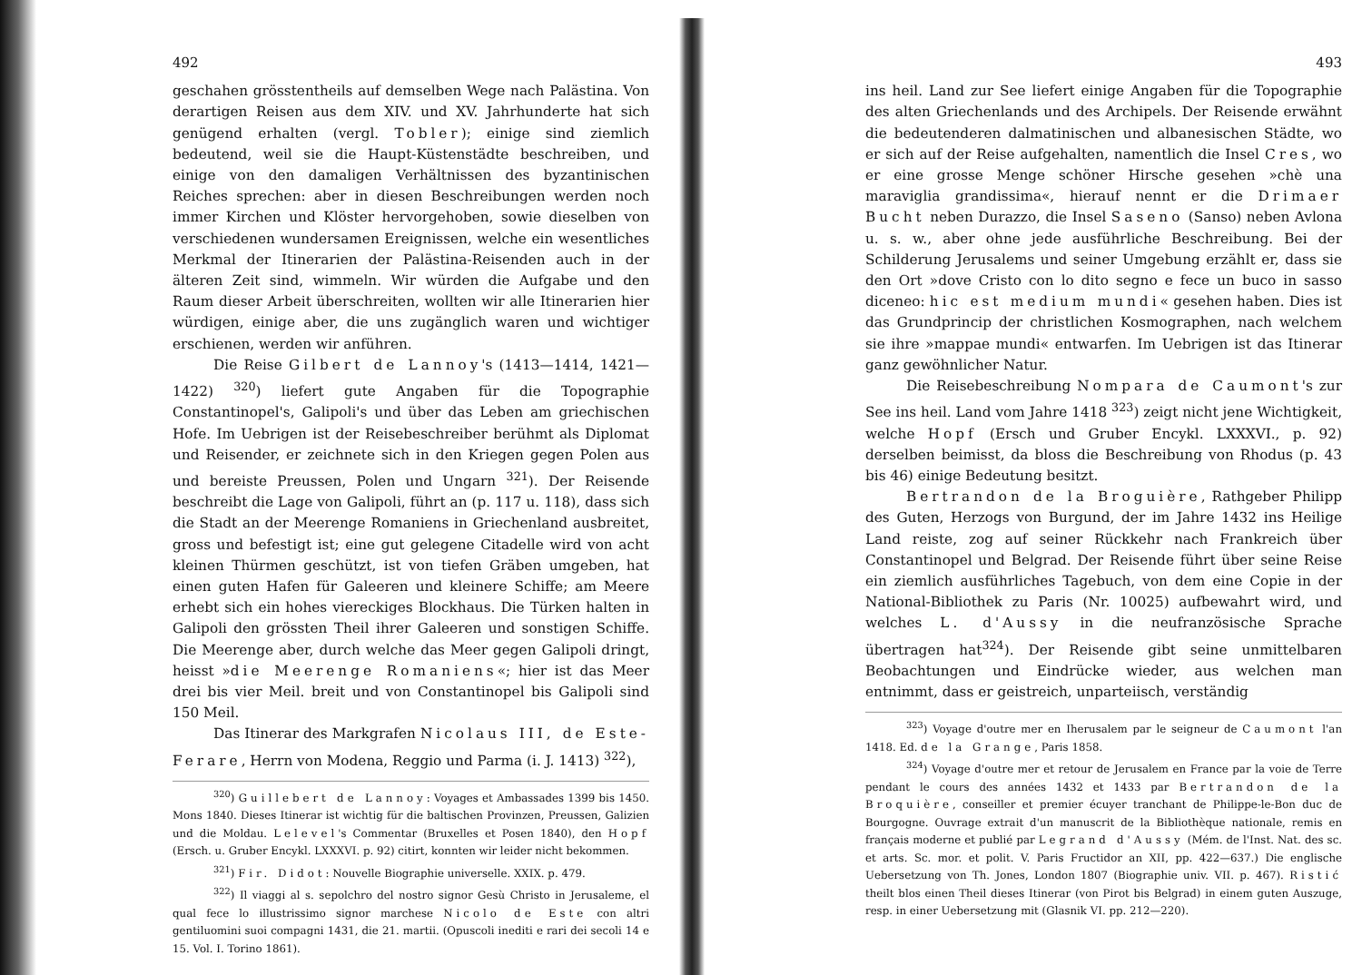492
geschahen grösstentheils auf demselben Wege nach Palästina. Von derartigen Reisen aus dem XIV. und XV. Jahrhunderte hat sich genügend erhalten (vergl. Tobler); einige sind ziemlich bedeutend, weil sie die Haupt-Küstenstädte beschreiben, und einige von den damaligen Verhältnissen des byzantinischen Reiches sprechen: aber in diesen Beschreibungen werden noch immer Kirchen und Klöster hervorgehoben, sowie dieselben von verschiedenen wundersamen Ereignissen, welche ein wesentliches Merkmal der Itinerarien der Palästina-Reisenden auch in der älteren Zeit sind, wimmeln. Wir würden die Aufgabe und den Raum dieser Arbeit überschreiten, wollten wir alle Itinerarien hier würdigen, einige aber, die uns zugänglich waren und wichtiger erschienen, werden wir anführen.
Die Reise Gilbert de Lannoy's (1413—1414, 1421—1422) <sup>320</sup>) liefert gute Angaben für die Topographie Constantinopel's, Galipoli's und über das Leben am griechischen Hofe. Im Uebrigen ist der Reisebeschreiber berühmt als Diplomat und Reisender, er zeichnete sich in den Kriegen gegen Polen aus und bereiste Preussen, Polen und Ungarn <sup>321</sup>). Der Reisende beschreibt die Lage von Galipoli, führt an (p. 117 u. 118), dass sich die Stadt an der Meerenge Romaniens in Griechenland ausbreitet, gross und befestigt ist; eine gut gelegene Citadelle wird von acht kleinen Thürmen geschützt, ist von tiefen Gräben umgeben, hat einen guten Hafen für Galeeren und kleinere Schiffe; am Meere erhebt sich ein hohes viereckiges Blockhaus. Die Türken halten in Galipoli den grössten Theil ihrer Galeeren und sonstigen Schiffe. Die Meerenge aber, durch welche das Meer gegen Galipoli dringt, heisst »die Meerenge Romaniens«; hier ist das Meer drei bis vier Meil. breit und von Constantinopel bis Galipoli sind 150 Meil.
Das Itinerar des Markgrafen Nicolaus III, de Este-Ferare, Herrn von Modena, Reggio und Parma (i. J. 1413) <sup>322</sup>),
<sup>320</sup>) Guillebert de Lannoy: Voyages et Ambassades 1399 bis 1450. Mons 1840. Dieses Itinerar ist wichtig für die baltischen Provinzen, Preussen, Galizien und die Moldau. Lelevel's Commentar (Bruxelles et Posen 1840), den Hopf (Ersch. u. Gruber Encykl. LXXXVI. p. 92) citirt, konnten wir leider nicht bekommen.
<sup>321</sup>) Fir. Didot: Nouvelle Biographie universelle. XXIX. p. 479.
<sup>322</sup>) Il viaggi al s. sepolchro del nostro signor Gesù Christo in Jerusaleme, el qual fece lo illustrissimo signor marchese Nicolo de Este con altri gentiluomini suoi compagni 1431, die 21. martii. (Opuscoli inediti e rari dei secoli 14 e 15. Vol. I. Torino 1861).
493
ins heil. Land zur See liefert einige Angaben für die Topographie des alten Griechenlands und des Archipels. Der Reisende erwähnt die bedeutenderen dalmatinischen und albanesischen Städte, wo er sich auf der Reise aufgehalten, namentlich die Insel Cres, wo er eine grosse Menge schöner Hirsche gesehen »chè una maraviglia grandissima«, hierauf nennt er die Drimaer Bucht neben Durazzo, die Insel Saseno (Sanso) neben Avlona u. s. w., aber ohne jede ausführliche Beschreibung. Bei der Schilderung Jerusalems und seiner Umgebung erzählt er, dass sie den Ort »dove Cristo con lo dito segno e fece un buco in sasso diceneo: hic est medium mundi« gesehen haben. Dies ist das Grundprincip der christlichen Kosmographen, nach welchem sie ihre »mappae mundi« entwarfen. Im Uebrigen ist das Itinerar ganz gewöhnlicher Natur.
Die Reisebeschreibung Nompara de Caumont's zur See ins heil. Land vom Jahre 1418 <sup>323</sup>) zeigt nicht jene Wichtigkeit, welche Hopf (Ersch und Gruber Encykl. LXXXVI., p. 92) derselben beimisst, da bloss die Beschreibung von Rhodus (p. 43 bis 46) einige Bedeutung besitzt.
Bertrandon de la Broguière, Rathgeber Philipp des Guten, Herzogs von Burgund, der im Jahre 1432 ins Heilige Land reiste, zog auf seiner Rückkehr nach Frankreich über Constantinopel und Belgrad. Der Reisende führt über seine Reise ein ziemlich ausführliches Tagebuch, von dem eine Copie in der National-Bibliothek zu Paris (Nr. 10025) aufbewahrt wird, und welches L. d'Aussy in die neufranzösische Sprache übertragen hat<sup>324</sup>). Der Reisende gibt seine unmittelbaren Beobachtungen und Eindrücke wieder, aus welchen man entnimmt, dass er geistreich, unparteiisch, verständig
<sup>323</sup>) Voyage d'outre mer en Iherusalem par le seigneur de Caumont l'an 1418. Ed. de la Grange, Paris 1858.
<sup>324</sup>) Voyage d'outre mer et retour de Jerusalem en France par la voie de Terre pendant le cours des années 1432 et 1433 par Bertrandon de la Broquière, conseiller et premier écuyer tranchant de Philippe-le-Bon duc de Bourgogne. Ouvrage extrait d'un manuscrit de la Bibliothèque nationale, remis en français moderne et publié par Legrand d'Aussy (Mém. de l'Inst. Nat. des sc. et arts. Sc. mor. et polit. V. Paris Fructidor an XII, pp. 422—637.) Die englische Uebersetzung von Th. Jones, London 1807 (Biographie univ. VII. p. 467). Ristić theilt blos einen Theil dieses Itinerar (von Pirot bis Belgrad) in einem guten Auszuge, resp. in einer Uebersetzung mit (Glasnik VI. pp. 212—220).